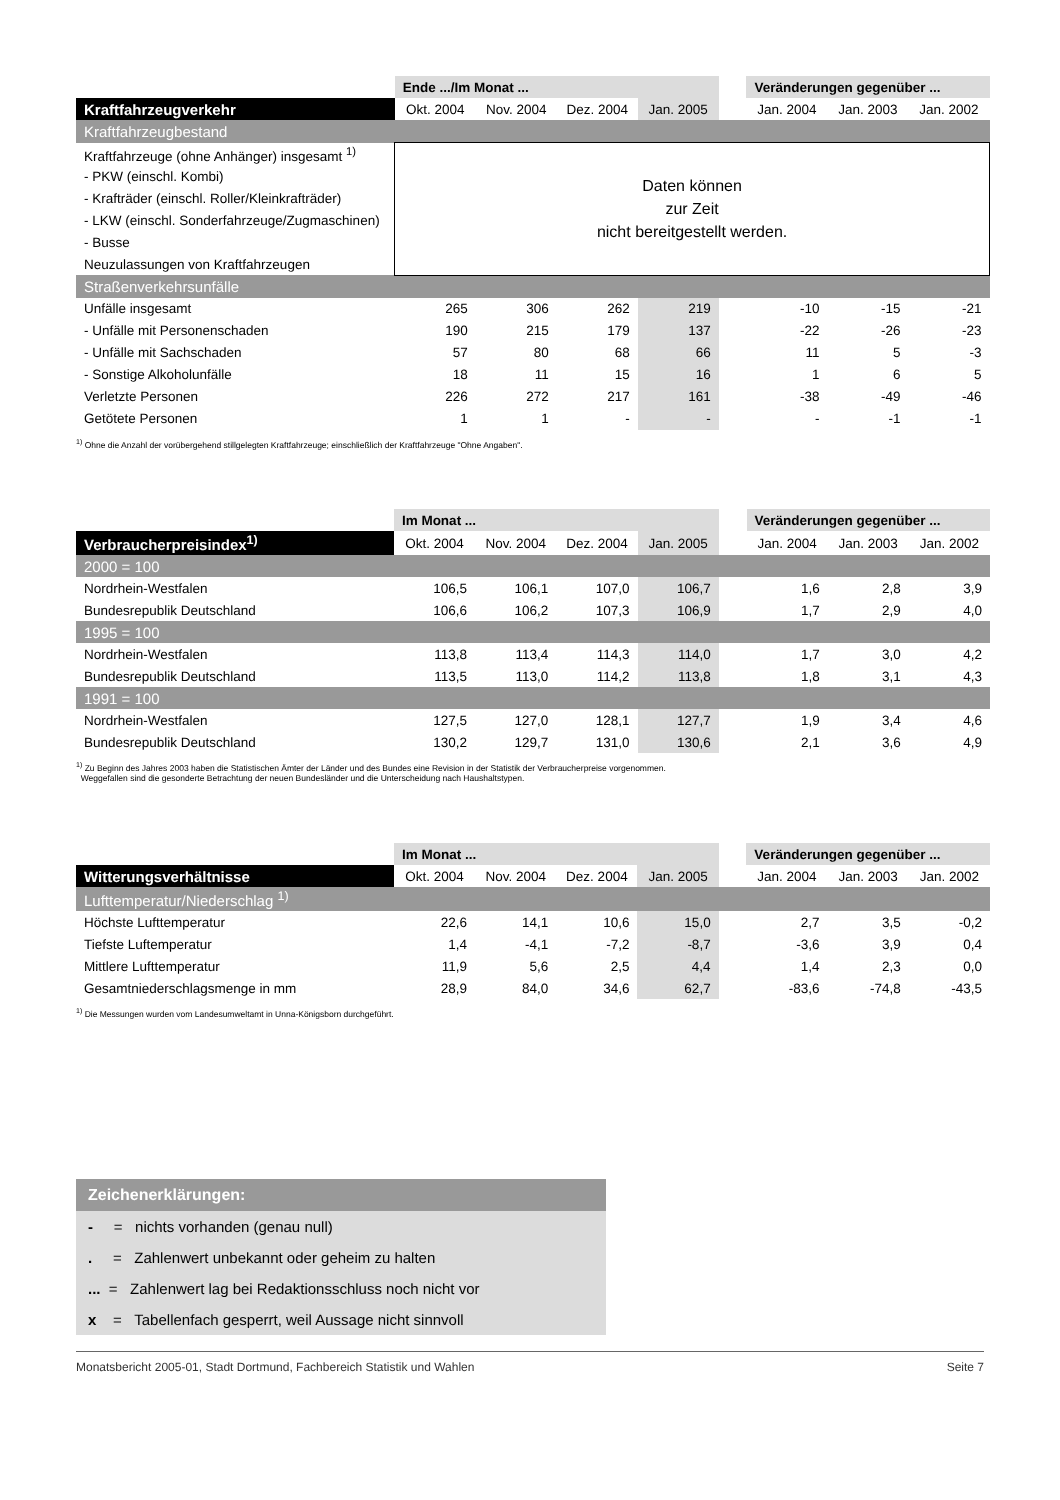| | Ende .../Im Monat ... | | | | | Veränderungen gegenüber ... | | |
| Kraftfahrzeugverkehr | Okt. 2004 | Nov. 2004 | Dez. 2004 | Jan. 2005 | | Jan. 2004 | Jan. 2003 | Jan. 2002 |
| Kraftfahrzeugbestand | | | | | | | | |
| Kraftfahrzeuge (ohne Anhänger) insgesamt <sup>1)</sup> | Daten können zur Zeit nicht bereitgestellt werden. | | | | | | | |
| - PKW (einschl. Kombi) | | | | | | | | |
| - Krafträder (einschl. Roller/Kleinkrafträder) | | | | | | | | |
| - LKW (einschl. Sonderfahrzeuge/Zugmaschinen) | | | | | | | | |
| - Busse | | | | | | | | |
| Neuzulassungen von Kraftfahrzeugen | | | | | | | | |
| Straßenverkehrsunfälle | | | | | | | | |
| Unfälle insgesamt | 265 | 306 | 262 | 219 | | -10 | -15 | -21 |
| - Unfälle mit Personenschaden | 190 | 215 | 179 | 137 | | -22 | -26 | -23 |
| - Unfälle mit Sachschaden | 57 | 80 | 68 | 66 | | 11 | 5 | -3 |
| - Sonstige Alkoholunfälle | 18 | 11 | 15 | 16 | | 1 | 6 | 5 |
| Verletzte Personen | 226 | 272 | 217 | 161 | | -38 | -49 | -46 |
| Getötete Personen | 1 | 1 | - | - | | - | -1 | -1 |
<sup>1)</sup> Ohne die Anzahl der vorübergehend stillgelegten Kraftfahrzeuge; einschließlich der Kraftfahrzeuge "Ohne Angaben".
| | Im Monat ... | | | | | Veränderungen gegenüber ... | | |
| Verbraucherpreisindex<sup>1)</sup> | Okt. 2004 | Nov. 2004 | Dez. 2004 | Jan. 2005 | | Jan. 2004 | Jan. 2003 | Jan. 2002 |
| 2000 = 100 | | | | | | | | |
| Nordrhein-Westfalen | 106,5 | 106,1 | 107,0 | 106,7 | | 1,6 | 2,8 | 3,9 |
| Bundesrepublik Deutschland | 106,6 | 106,2 | 107,3 | 106,9 | | 1,7 | 2,9 | 4,0 |
| 1995 = 100 | | | | | | | | |
| Nordrhein-Westfalen | 113,8 | 113,4 | 114,3 | 114,0 | | 1,7 | 3,0 | 4,2 |
| Bundesrepublik Deutschland | 113,5 | 113,0 | 114,2 | 113,8 | | 1,8 | 3,1 | 4,3 |
| 1991 = 100 | | | | | | | | |
| Nordrhein-Westfalen | 127,5 | 127,0 | 128,1 | 127,7 | | 1,9 | 3,4 | 4,6 |
| Bundesrepublik Deutschland | 130,2 | 129,7 | 131,0 | 130,6 | | 2,1 | 3,6 | 4,9 |
<sup>1)</sup> Zu Beginn des Jahres 2003 haben die Statistischen Ämter der Länder und des Bundes eine Revision in der Statistik der Verbraucherpreise vorgenommen.
Weggefallen sind die gesonderte Betrachtung der neuen Bundesländer und die Unterscheidung nach Haushaltstypen.
| | Im Monat ... | | | | | Veränderungen gegenüber ... | | |
| Witterungsverhältnisse | Okt. 2004 | Nov. 2004 | Dez. 2004 | Jan. 2005 | | Jan. 2004 | Jan. 2003 | Jan. 2002 |
| Lufttemperatur/Niederschlag <sup>1)</sup> | | | | | | | | |
| Höchste Lufttemperatur | 22,6 | 14,1 | 10,6 | 15,0 | | 2,7 | 3,5 | -0,2 |
| Tiefste Luftemperatur | 1,4 | -4,1 | -7,2 | -8,7 | | -3,6 | 3,9 | 0,4 |
| Mittlere Lufttemperatur | 11,9 | 5,6 | 2,5 | 4,4 | | 1,4 | 2,3 | 0,0 |
| Gesamtniederschlagsmenge in mm | 28,9 | 84,0 | 34,6 | 62,7 | | -83,6 | -74,8 | -43,5 |
<sup>1)</sup> Die Messungen wurden vom Landesumweltamt in Unna-Königsborn durchgeführt.
Zeichenerklärungen:
- = nichts vorhanden (genau null)
. = Zahlenwert unbekannt oder geheim zu halten
... = Zahlenwert lag bei Redaktionsschluss noch nicht vor
x = Tabellenfach gesperrt, weil Aussage nicht sinnvoll
Monatsbericht 2005-01, Stadt Dortmund, Fachbereich Statistik und Wahlen Seite 7